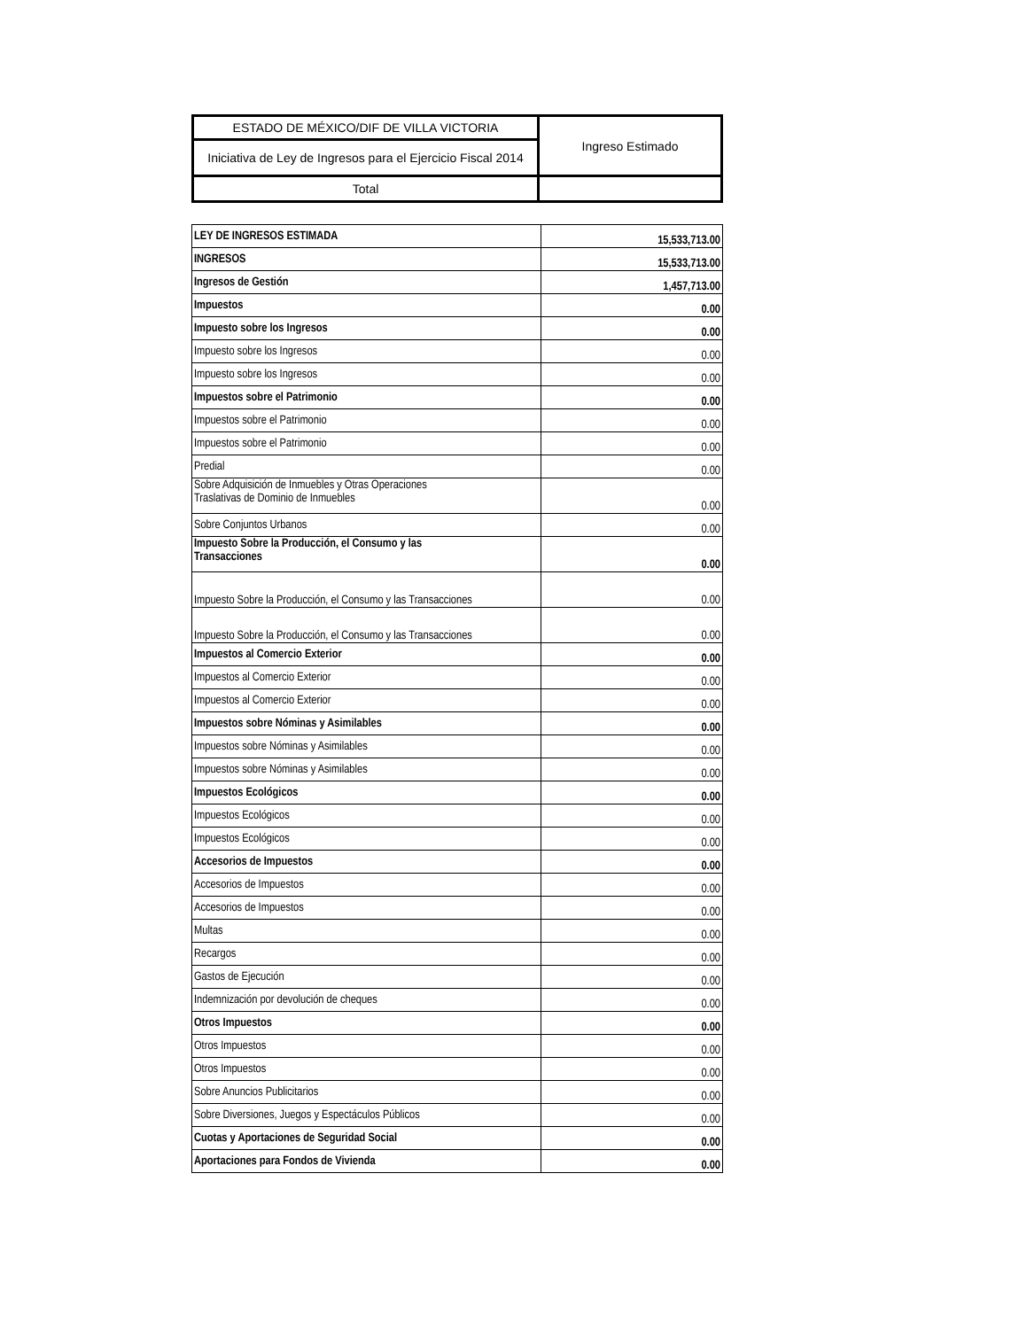| ESTADO DE MÉXICO/DIF DE VILLA VICTORIA | Ingreso Estimado |
| Iniciativa de Ley de Ingresos para el Ejercicio Fiscal 2014 | |
| Total | |
| LEY DE INGRESOS ESTIMADA | 15,533,713.00 |
| INGRESOS | 15,533,713.00 |
| Ingresos de Gestión | 1,457,713.00 |
| Impuestos | 0.00 |
| Impuesto sobre los Ingresos | 0.00 |
| Impuesto sobre los Ingresos | 0.00 |
| Impuesto sobre los Ingresos | 0.00 |
| Impuestos sobre el Patrimonio | 0.00 |
| Impuestos sobre el Patrimonio | 0.00 |
| Impuestos sobre el Patrimonio | 0.00 |
| Predial | 0.00 |
| Sobre Adquisición de Inmuebles y Otras Operaciones Traslativas de Dominio de Inmuebles | 0.00 |
| Sobre Conjuntos Urbanos | 0.00 |
| Impuesto Sobre la Producción, el Consumo y las Transacciones | 0.00 |
| Impuesto Sobre la Producción, el Consumo y las Transacciones | 0.00 |
| Impuesto Sobre la Producción, el Consumo y las Transacciones | 0.00 |
| Impuestos al Comercio Exterior | 0.00 |
| Impuestos al Comercio Exterior | 0.00 |
| Impuestos al Comercio Exterior | 0.00 |
| Impuestos sobre Nóminas y Asimilables | 0.00 |
| Impuestos sobre Nóminas y Asimilables | 0.00 |
| Impuestos sobre Nóminas y Asimilables | 0.00 |
| Impuestos Ecológicos | 0.00 |
| Impuestos Ecológicos | 0.00 |
| Impuestos Ecológicos | 0.00 |
| Accesorios de Impuestos | 0.00 |
| Accesorios de Impuestos | 0.00 |
| Accesorios de Impuestos | 0.00 |
| Multas | 0.00 |
| Recargos | 0.00 |
| Gastos de Ejecución | 0.00 |
| Indemnización por devolución de cheques | 0.00 |
| Otros Impuestos | 0.00 |
| Otros Impuestos | 0.00 |
| Otros Impuestos | 0.00 |
| Sobre Anuncios Publicitarios | 0.00 |
| Sobre Diversiones, Juegos y Espectáculos Públicos | 0.00 |
| Cuotas y Aportaciones de Seguridad Social | 0.00 |
| Aportaciones para Fondos de Vivienda | 0.00 |